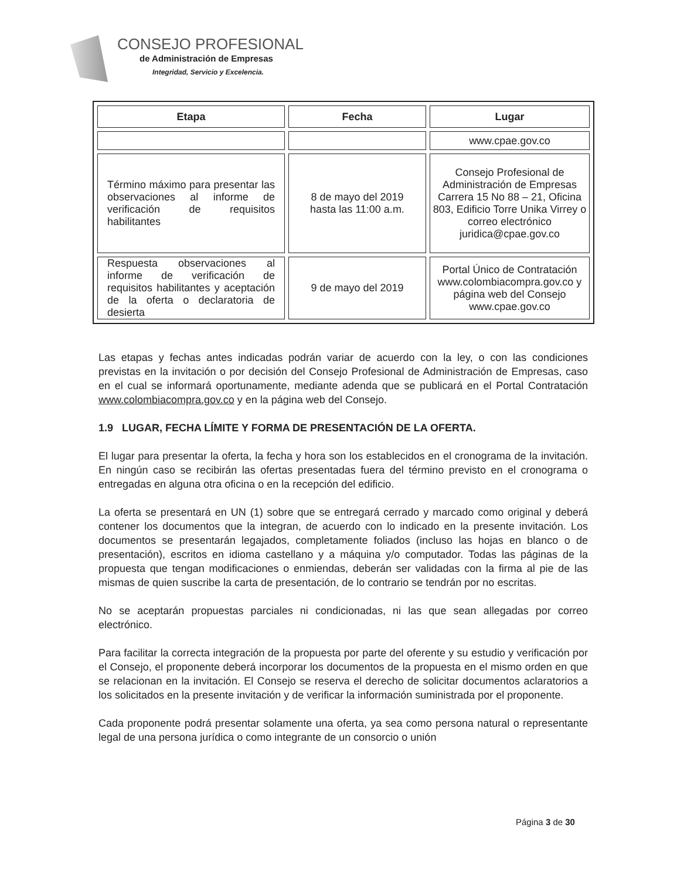CONSEJO PROFESIONAL
de Administración de Empresas
Integridad, Servicio y Excelencia.
| Etapa | Fecha | Lugar |
| --- | --- | --- |
| | | www.cpae.gov.co |
| Término máximo para presentar las observaciones al informe de verificación de requisitos habilitantes | 8 de mayo del 2019 hasta las 11:00 a.m. | Consejo Profesional de Administración de Empresas Carrera 15 No 88 – 21, Oficina 803, Edificio Torre Unika Virrey o correo electrónico juridica@cpae.gov.co |
| Respuesta observaciones al informe de verificación de requisitos habilitantes y aceptación de la oferta o declaratoria de desierta | 9 de mayo del 2019 | Portal Único de Contratación www.colombiacompra.gov.co y página web del Consejo www.cpae.gov.co |
Las etapas y fechas antes indicadas podrán variar de acuerdo con la ley, o con las condiciones previstas en la invitación o por decisión del Consejo Profesional de Administración de Empresas, caso en el cual se informará oportunamente, mediante adenda que se publicará en el Portal Contratación www.colombiacompra.gov.co y en la página web del Consejo.
1.9 LUGAR, FECHA LÍMITE Y FORMA DE PRESENTACIÓN DE LA OFERTA.
El lugar para presentar la oferta, la fecha y hora son los establecidos en el cronograma de la invitación. En ningún caso se recibirán las ofertas presentadas fuera del término previsto en el cronograma o entregadas en alguna otra oficina o en la recepción del edificio.
La oferta se presentará en UN (1) sobre que se entregará cerrado y marcado como original y deberá contener los documentos que la integran, de acuerdo con lo indicado en la presente invitación. Los documentos se presentarán legajados, completamente foliados (incluso las hojas en blanco o de presentación), escritos en idioma castellano y a máquina y/o computador. Todas las páginas de la propuesta que tengan modificaciones o enmiendas, deberán ser validadas con la firma al pie de las mismas de quien suscribe la carta de presentación, de lo contrario se tendrán por no escritas.
No se aceptarán propuestas parciales ni condicionadas, ni las que sean allegadas por correo electrónico.
Para facilitar la correcta integración de la propuesta por parte del oferente y su estudio y verificación por el Consejo, el proponente deberá incorporar los documentos de la propuesta en el mismo orden en que se relacionan en la invitación. El Consejo se reserva el derecho de solicitar documentos aclaratorios a los solicitados en la presente invitación y de verificar la información suministrada por el proponente.
Cada proponente podrá presentar solamente una oferta, ya sea como persona natural o representante legal de una persona jurídica o como integrante de un consorcio o unión
Página 3 de 30